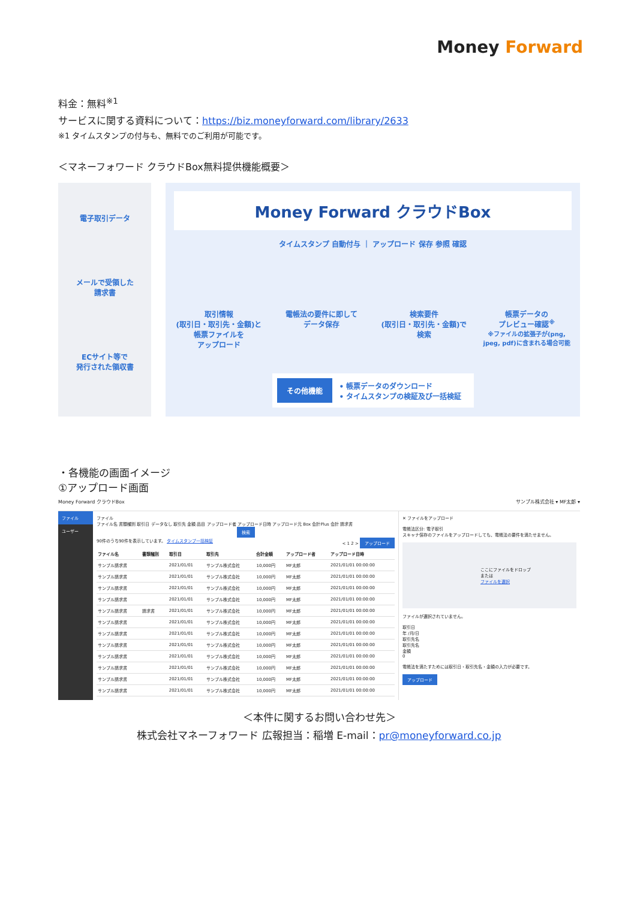Money Forward
料金：無料<sup>※1</sup>
サービスに関する資料について：https://biz.moneyforward.com/library/2633
※1 タイムスタンプの付与も、無料でのご利用が可能です。
＜マネーフォワード クラウドBox無料提供機能概要＞
電子取引データ
メールで受領した
請求書
ECサイト等で
発行された領収書
Money Forward クラウドBox
タイムスタンプ 自動付与 ｜ アップロード 保存 参照 確認
取引情報
(取引日・取引先・金額)と
帳票ファイルを
アップロード
電帳法の要件に即して
データ保存
検索要件
(取引日・取引先・金額)で
検索
帳票データの
プレビュー確認<sup>※</sup>
※ファイルの拡張子が(png, jpeg, pdf)に含まれる場合可能
その他機能 • 帳票データのダウンロード
• タイムスタンプの検証及び一括検証
・各機能の画面イメージ
①アップロード画面
Money Forward クラウドBox サンプル株式会社 ▾ MF太郎 ▾
ファイル
ユーザー
ファイル
ファイル名 書類種別 取引日 データなし 取引先 金額 品目 アップロード者 アップロード日時 アップロード元 Box 会計Plus 会計 請求書
検索
90件のうち90件を表示しています。 タイムスタンプ一括検証 < 1 2 > アップロード
| ファイル名 | 書類種別 | 取引日 | 取引先 | 合計金額 | アップロード者 | アップロード日時 |
| --- | --- | --- | --- | --- | --- | --- |
| サンプル請求書 | | 2021/01/01 | サンプル株式会社 | 10,000円 | MF太郎 | 2021/01/01 00:00:00 |
| サンプル請求書 | | 2021/01/01 | サンプル株式会社 | 10,000円 | MF太郎 | 2021/01/01 00:00:00 |
| サンプル請求書 | | 2021/01/01 | サンプル株式会社 | 10,000円 | MF太郎 | 2021/01/01 00:00:00 |
| サンプル請求書 | | 2021/01/01 | サンプル株式会社 | 10,000円 | MF太郎 | 2021/01/01 00:00:00 |
| サンプル請求書 | 請求書 | 2021/01/01 | サンプル株式会社 | 10,000円 | MF太郎 | 2021/01/01 00:00:00 |
| サンプル請求書 | | 2021/01/01 | サンプル株式会社 | 10,000円 | MF太郎 | 2021/01/01 00:00:00 |
| サンプル請求書 | | 2021/01/01 | サンプル株式会社 | 10,000円 | MF太郎 | 2021/01/01 00:00:00 |
| サンプル請求書 | | 2021/01/01 | サンプル株式会社 | 10,000円 | MF太郎 | 2021/01/01 00:00:00 |
| サンプル請求書 | | 2021/01/01 | サンプル株式会社 | 10,000円 | MF太郎 | 2021/01/01 00:00:00 |
| サンプル請求書 | | 2021/01/01 | サンプル株式会社 | 10,000円 | MF太郎 | 2021/01/01 00:00:00 |
| サンプル請求書 | | 2021/01/01 | サンプル株式会社 | 10,000円 | MF太郎 | 2021/01/01 00:00:00 |
| サンプル請求書 | | 2021/01/01 | サンプル株式会社 | 10,000円 | MF太郎 | 2021/01/01 00:00:00 |
✕ ファイルをアップロード
電帳法区分: 電子取引
スキャナ保存のファイルをアップロードしても、電帳法の要件を満たせません。
ここにファイルをドロップ
または
ファイルを選択
ファイルが選択されていません。
取引日
年 /月/日
取引先名
取引先名
金額
0
電帳法を満たすためには取引日・取引先名・金額の入力が必要です。
アップロード
＜本件に関するお問い合わせ先＞
株式会社マネーフォワード 広報担当：稲増 E-mail：pr@moneyforward.co.jp